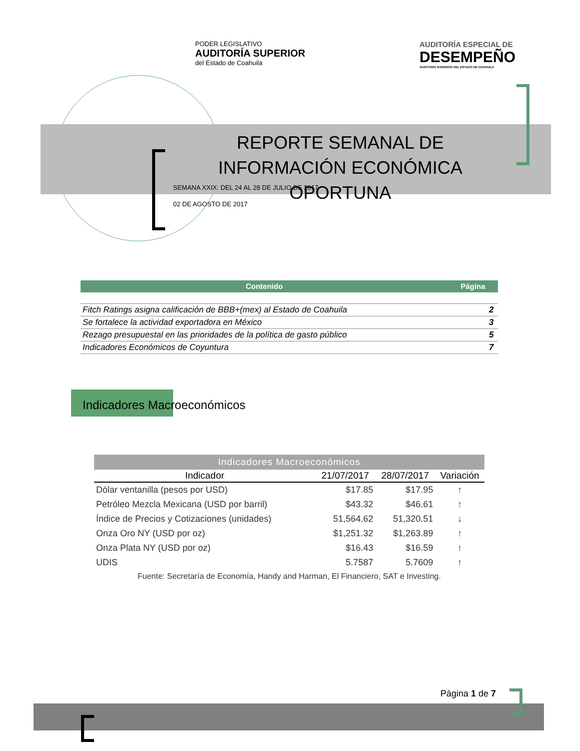PODER LEGISLATIVO
AUDITORÍA SUPERIOR
del Estado de Coahuila
AUDITORÍA ESPECIAL DE
DESEMPEÑO
AUDITORÍA SUPERIOR DEL ESTADO DE COAHUILA
REPORTE SEMANAL DE INFORMACIÓN ECONÓMICA OPORTUNA
SEMANA XXIX: DEL 24 AL 28 DE JULIO DE 2017
02 DE AGOSTO DE 2017
Contenido Página
| Fitch Ratings asigna calificación de BBB+(mex) al Estado de Coahuila | 2 |
| Se fortalece la actividad exportadora en México | 3 |
| Rezago presupuestal en las prioridades de la política de gasto público | 5 |
| Indicadores Económicos de Coyuntura | 7 |
Indicadores Macroeconómicos
Indicadores Macroeconómicos
| Indicador | 21/07/2017 | 28/07/2017 | Variación |
| --- | --- | --- | --- |
| Dólar ventanilla (pesos por USD) | $17.85 | $17.95 | ↑ |
| Petróleo Mezcla Mexicana (USD por barril) | $43.32 | $46.61 | ↑ |
| Índice de Precios y Cotizaciones (unidades) | 51,564.62 | 51,320.51 | ↓ |
| Onza Oro NY (USD por oz) | $1,251.32 | $1,263.89 | ↑ |
| Onza Plata NY (USD por oz) | $16.43 | $16.59 | ↑ |
| UDIS | 5.7587 | 5.7609 | ↑ |
| Fuente: Secretaría de Economía, Handy and Harman, El Financiero, SAT e Investing. | | | |
Página 1 de 7